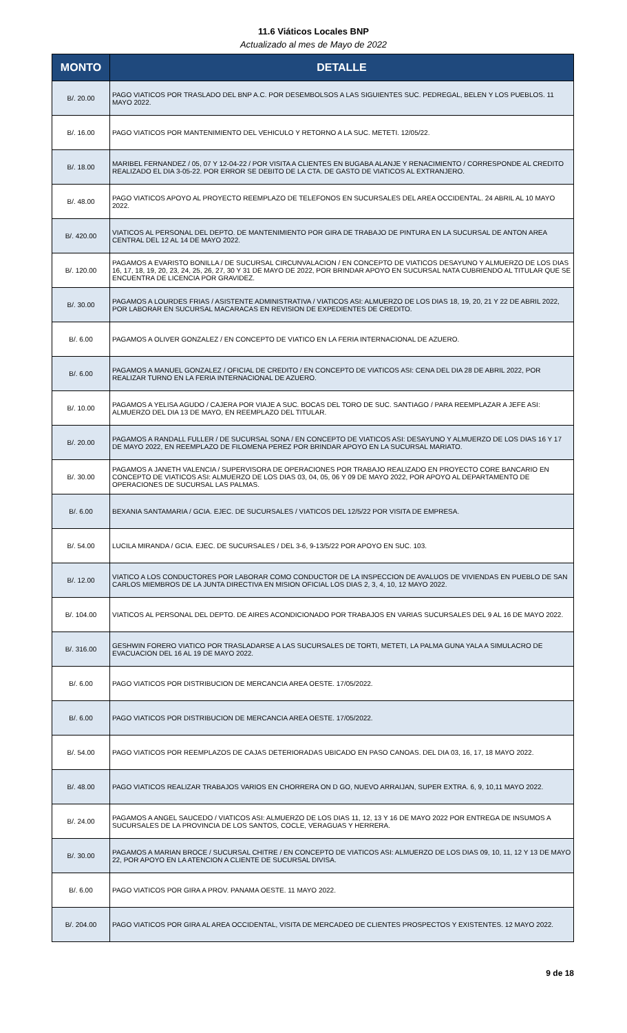11.6 Viáticos Locales BNP
Actualizado al mes de Mayo de 2022
| MONTO | DETALLE |
| --- | --- |
| B/. 20.00 | PAGO VIATICOS POR TRASLADO DEL BNP A.C. POR DESEMBOLSOS A LAS SIGUIENTES SUC. PEDREGAL, BELEN Y LOS PUEBLOS. 11 MAYO 2022. |
| B/. 16.00 | PAGO VIATICOS POR MANTENIMIENTO DEL VEHICULO Y RETORNO A LA SUC. METETI. 12/05/22. |
| B/. 18.00 | MARIBEL FERNANDEZ / 05, 07 Y 12-04-22 / POR VISITA A CLIENTES EN BUGABA ALANJE Y RENACIMIENTO / CORRESPONDE AL CREDITO REALIZADO EL DIA 3-05-22. POR ERROR SE DEBITO DE LA CTA. DE GASTO DE VIATICOS AL EXTRANJERO. |
| B/. 48.00 | PAGO VIATICOS APOYO AL PROYECTO REEMPLAZO DE TELEFONOS EN SUCURSALES DEL AREA OCCIDENTAL. 24 ABRIL AL 10 MAYO 2022. |
| B/. 420.00 | VIATICOS AL PERSONAL DEL DEPTO. DE MANTENIMIENTO POR GIRA DE TRABAJO DE PINTURA EN LA SUCURSAL DE ANTON AREA CENTRAL DEL 12 AL 14 DE MAYO 2022. |
| B/. 120.00 | PAGAMOS A EVARISTO BONILLA / DE SUCURSAL CIRCUNVALACION / EN CONCEPTO DE VIATICOS DESAYUNO Y ALMUERZO DE LOS DIAS 16, 17, 18, 19, 20, 23, 24, 25, 26, 27, 30 Y 31 DE MAYO DE 2022, POR BRINDAR APOYO EN SUCURSAL NATA CUBRIENDO AL TITULAR QUE SE ENCUENTRA DE LICENCIA POR GRAVIDEZ. |
| B/. 30.00 | PAGAMOS A LOURDES FRIAS / ASISTENTE ADMINISTRATIVA / VIATICOS ASI: ALMUERZO DE LOS DIAS 18, 19, 20, 21 Y 22 DE ABRIL 2022, POR LABORAR EN SUCURSAL MACARACAS EN REVISION DE EXPEDIENTES DE CREDITO. |
| B/. 6.00 | PAGAMOS A OLIVER GONZALEZ / EN CONCEPTO DE VIATICO EN LA FERIA INTERNACIONAL DE AZUERO. |
| B/. 6.00 | PAGAMOS A MANUEL GONZALEZ / OFICIAL DE CREDITO / EN CONCEPTO DE VIATICOS ASI: CENA DEL DIA 28 DE ABRIL 2022, POR REALIZAR TURNO EN LA FERIA INTERNACIONAL DE AZUERO. |
| B/. 10.00 | PAGAMOS A YELISA AGUDO / CAJERA POR VIAJE A SUC. BOCAS DEL TORO DE SUC. SANTIAGO / PARA REEMPLAZAR A JEFE ASI: ALMUERZO DEL DIA 13 DE MAYO, EN REEMPLAZO DEL TITULAR. |
| B/. 20.00 | PAGAMOS A RANDALL FULLER / DE SUCURSAL SONA / EN CONCEPTO DE VIATICOS ASI: DESAYUNO Y ALMUERZO DE LOS DIAS 16 Y 17 DE MAYO 2022, EN REEMPLAZO DE FILOMENA PEREZ POR BRINDAR APOYO EN LA SUCURSAL MARIATO. |
| B/. 30.00 | PAGAMOS A JANETH VALENCIA / SUPERVISORA DE OPERACIONES POR TRABAJO REALIZADO EN PROYECTO CORE BANCARIO EN CONCEPTO DE VIATICOS ASI: ALMUERZO DE LOS DIAS 03, 04, 05, 06 Y 09 DE MAYO 2022, POR APOYO AL DEPARTAMENTO DE OPERACIONES DE SUCURSAL LAS PALMAS. |
| B/. 6.00 | BEXANIA SANTAMARIA / GCIA. EJEC. DE SUCURSALES / VIATICOS DEL 12/5/22 POR VISITA DE EMPRESA. |
| B/. 54.00 | LUCILA MIRANDA / GCIA. EJEC. DE SUCURSALES / DEL 3-6, 9-13/5/22 POR APOYO EN SUC. 103. |
| B/. 12.00 | VIATICO A LOS CONDUCTORES POR LABORAR COMO CONDUCTOR DE LA INSPECCION DE AVALUOS DE VIVIENDAS EN PUEBLO DE SAN CARLOS MIEMBROS DE LA JUNTA DIRECTIVA EN MISION OFICIAL LOS DIAS 2, 3, 4, 10, 12 MAYO 2022. |
| B/. 104.00 | VIATICOS AL PERSONAL DEL DEPTO. DE AIRES ACONDICIONADO POR TRABAJOS EN VARIAS SUCURSALES DEL 9 AL 16 DE MAYO 2022. |
| B/. 316.00 | GESHWIN FORERO VIATICO POR TRASLADARSE A LAS SUCURSALES DE TORTI, METETI, LA PALMA GUNA YALA A SIMULACRO DE EVACUACION DEL 16 AL 19 DE MAYO 2022. |
| B/. 6.00 | PAGO VIATICOS POR DISTRIBUCION DE MERCANCIA AREA OESTE. 17/05/2022. |
| B/. 6.00 | PAGO VIATICOS POR DISTRIBUCION DE MERCANCIA AREA OESTE. 17/05/2022. |
| B/. 54.00 | PAGO VIATICOS POR REEMPLAZOS DE CAJAS DETERIORADAS UBICADO EN PASO CANOAS. DEL DIA 03, 16, 17, 18 MAYO 2022. |
| B/. 48.00 | PAGO VIATICOS REALIZAR TRABAJOS VARIOS EN CHORRERA ON D GO, NUEVO ARRAIJAN, SUPER EXTRA. 6, 9, 10,11 MAYO 2022. |
| B/. 24.00 | PAGAMOS A ANGEL SAUCEDO / VIATICOS ASI: ALMUERZO DE LOS DIAS 11, 12, 13 Y 16 DE MAYO 2022 POR ENTREGA DE INSUMOS A SUCURSALES DE LA PROVINCIA DE LOS SANTOS, COCLE, VERAGUAS Y HERRERA. |
| B/. 30.00 | PAGAMOS A MARIAN BROCE / SUCURSAL CHITRE / EN CONCEPTO DE VIATICOS ASI: ALMUERZO DE LOS DIAS 09, 10, 11, 12 Y 13 DE MAYO 22, POR APOYO EN LA ATENCION A CLIENTE DE SUCURSAL DIVISA. |
| B/. 6.00 | PAGO VIATICOS POR GIRA A PROV. PANAMA OESTE. 11 MAYO 2022. |
| B/. 204.00 | PAGO VIATICOS POR GIRA AL AREA OCCIDENTAL, VISITA DE MERCADEO DE CLIENTES PROSPECTOS Y EXISTENTES. 12 MAYO 2022. |
9 de 18